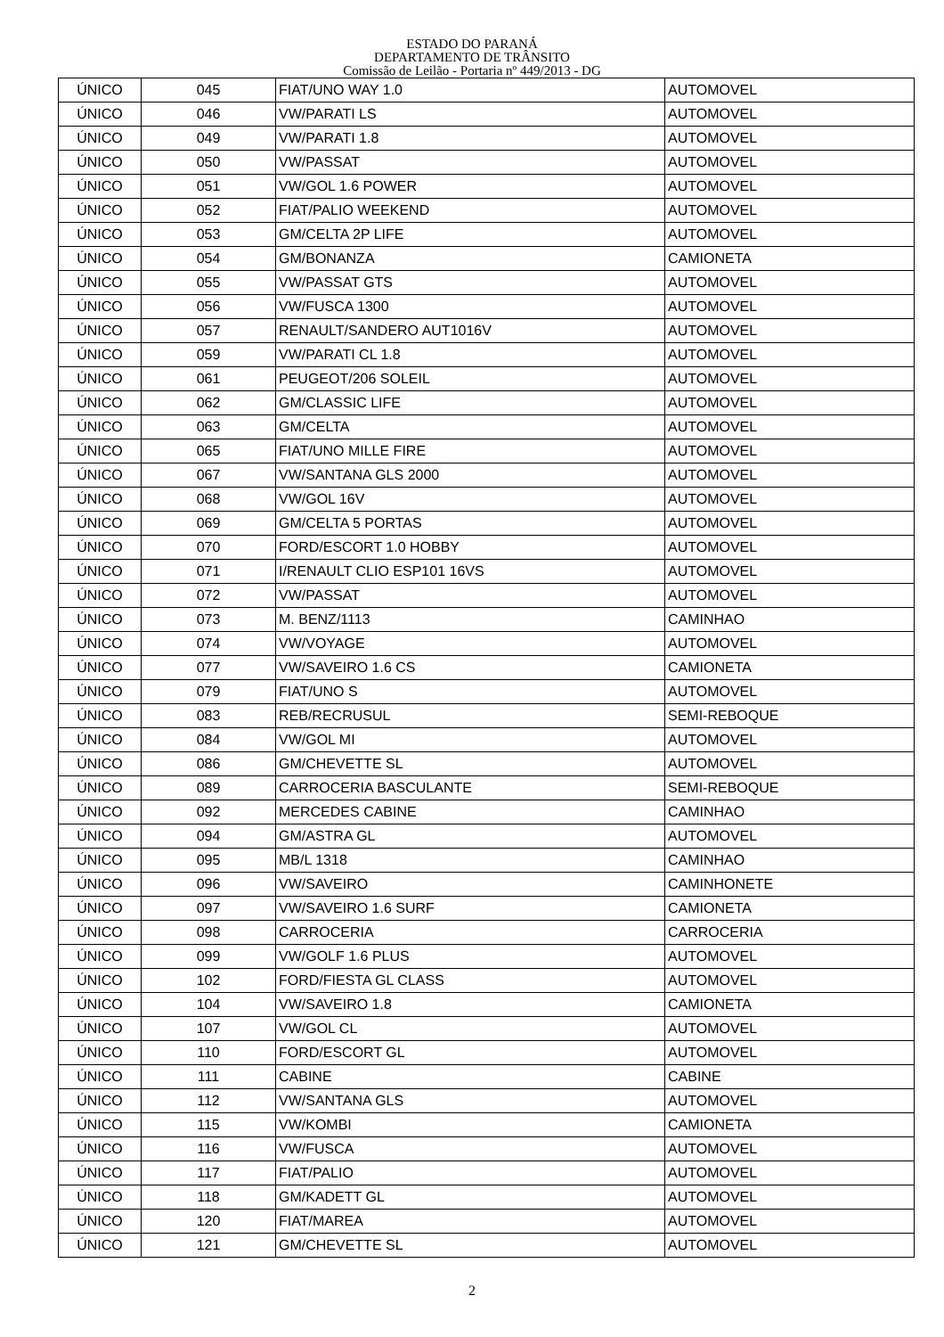ESTADO DO PARANÁ
DEPARTAMENTO DE TRÂNSITO
Comissão de Leilão - Portaria nº 449/2013 - DG
| ÚNICO | 045 | FIAT/UNO WAY 1.0 | AUTOMOVEL |
| ÚNICO | 046 | VW/PARATI LS | AUTOMOVEL |
| ÚNICO | 049 | VW/PARATI 1.8 | AUTOMOVEL |
| ÚNICO | 050 | VW/PASSAT | AUTOMOVEL |
| ÚNICO | 051 | VW/GOL 1.6 POWER | AUTOMOVEL |
| ÚNICO | 052 | FIAT/PALIO WEEKEND | AUTOMOVEL |
| ÚNICO | 053 | GM/CELTA 2P LIFE | AUTOMOVEL |
| ÚNICO | 054 | GM/BONANZA | CAMIONETA |
| ÚNICO | 055 | VW/PASSAT GTS | AUTOMOVEL |
| ÚNICO | 056 | VW/FUSCA 1300 | AUTOMOVEL |
| ÚNICO | 057 | RENAULT/SANDERO AUT1016V | AUTOMOVEL |
| ÚNICO | 059 | VW/PARATI CL 1.8 | AUTOMOVEL |
| ÚNICO | 061 | PEUGEOT/206 SOLEIL | AUTOMOVEL |
| ÚNICO | 062 | GM/CLASSIC LIFE | AUTOMOVEL |
| ÚNICO | 063 | GM/CELTA | AUTOMOVEL |
| ÚNICO | 065 | FIAT/UNO MILLE FIRE | AUTOMOVEL |
| ÚNICO | 067 | VW/SANTANA GLS 2000 | AUTOMOVEL |
| ÚNICO | 068 | VW/GOL 16V | AUTOMOVEL |
| ÚNICO | 069 | GM/CELTA 5 PORTAS | AUTOMOVEL |
| ÚNICO | 070 | FORD/ESCORT 1.0 HOBBY | AUTOMOVEL |
| ÚNICO | 071 | I/RENAULT CLIO ESP101 16VS | AUTOMOVEL |
| ÚNICO | 072 | VW/PASSAT | AUTOMOVEL |
| ÚNICO | 073 | M. BENZ/1113 | CAMINHAO |
| ÚNICO | 074 | VW/VOYAGE | AUTOMOVEL |
| ÚNICO | 077 | VW/SAVEIRO 1.6 CS | CAMIONETA |
| ÚNICO | 079 | FIAT/UNO S | AUTOMOVEL |
| ÚNICO | 083 | REB/RECRUSUL | SEMI-REBOQUE |
| ÚNICO | 084 | VW/GOL MI | AUTOMOVEL |
| ÚNICO | 086 | GM/CHEVETTE SL | AUTOMOVEL |
| ÚNICO | 089 | CARROCERIA BASCULANTE | SEMI-REBOQUE |
| ÚNICO | 092 | MERCEDES CABINE | CAMINHAO |
| ÚNICO | 094 | GM/ASTRA GL | AUTOMOVEL |
| ÚNICO | 095 | MB/L 1318 | CAMINHAO |
| ÚNICO | 096 | VW/SAVEIRO | CAMINHONETE |
| ÚNICO | 097 | VW/SAVEIRO 1.6 SURF | CAMIONETA |
| ÚNICO | 098 | CARROCERIA | CARROCERIA |
| ÚNICO | 099 | VW/GOLF 1.6 PLUS | AUTOMOVEL |
| ÚNICO | 102 | FORD/FIESTA GL CLASS | AUTOMOVEL |
| ÚNICO | 104 | VW/SAVEIRO 1.8 | CAMIONETA |
| ÚNICO | 107 | VW/GOL CL | AUTOMOVEL |
| ÚNICO | 110 | FORD/ESCORT GL | AUTOMOVEL |
| ÚNICO | 111 | CABINE | CABINE |
| ÚNICO | 112 | VW/SANTANA GLS | AUTOMOVEL |
| ÚNICO | 115 | VW/KOMBI | CAMIONETA |
| ÚNICO | 116 | VW/FUSCA | AUTOMOVEL |
| ÚNICO | 117 | FIAT/PALIO | AUTOMOVEL |
| ÚNICO | 118 | GM/KADETT GL | AUTOMOVEL |
| ÚNICO | 120 | FIAT/MAREA | AUTOMOVEL |
| ÚNICO | 121 | GM/CHEVETTE SL | AUTOMOVEL |
2